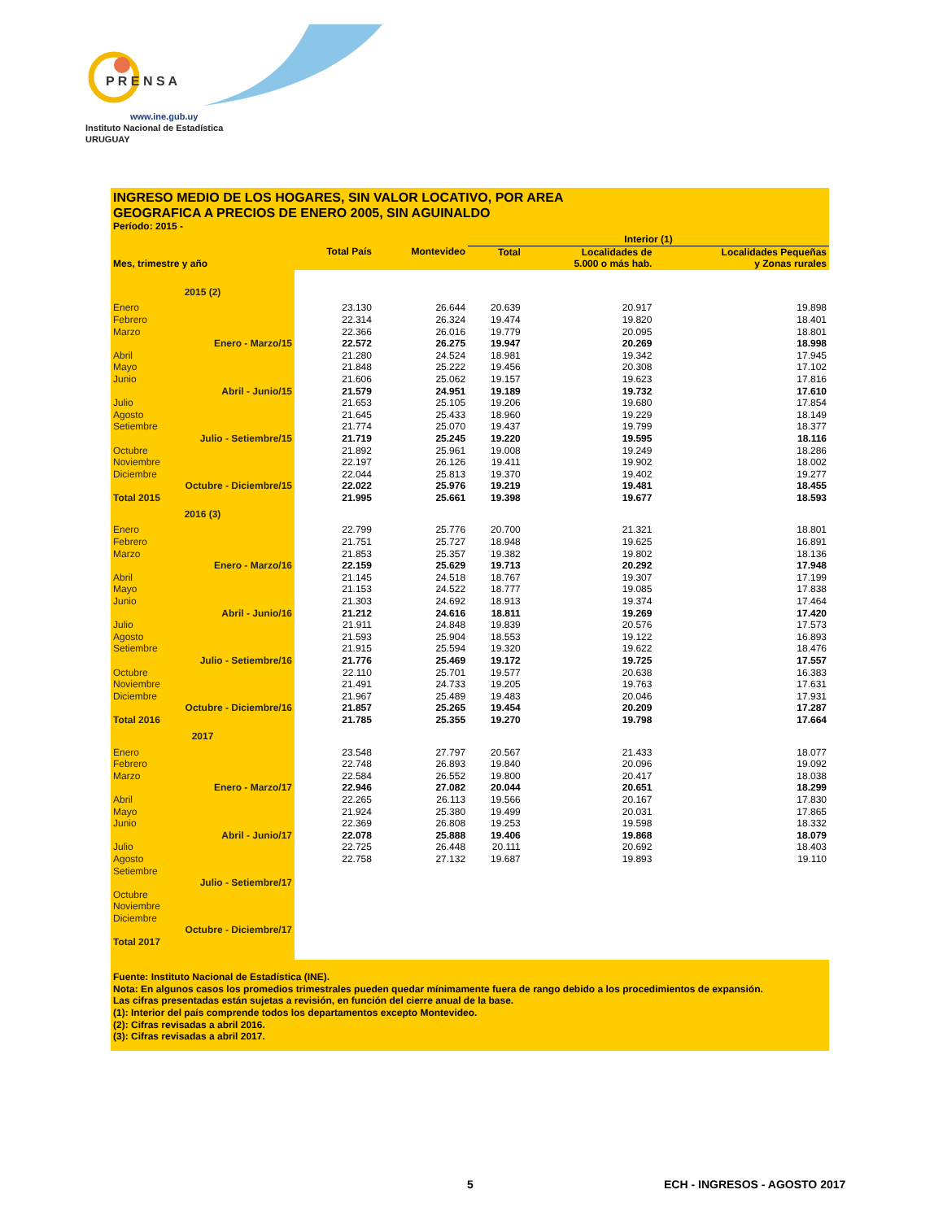P R E N S A
www.ine.gub.uy
Instituto Nacional de Estadística
URUGUAY
INGRESO MEDIO DE LOS HOGARES, SIN VALOR LOCATIVO, POR AREA
GEOGRAFICA A PRECIOS DE ENERO 2005, SIN AGUINALDO
Período: 2015 -
| | | | Interior (1) | | |
| --- | --- | --- | --- | --- | --- |
| Mes, trimestre y año | Total País | Montevideo | Total | Localidades de 5.000 o más hab. | Localidades Pequeñas y Zonas rurales |
| 2015 (2) | | | | | |
| Enero | 23.130 | 26.644 | 20.639 | 20.917 | 19.898 |
| Febrero | 22.314 | 26.324 | 19.474 | 19.820 | 18.401 |
| Marzo | 22.366 | 26.016 | 19.779 | 20.095 | 18.801 |
| Enero - Marzo/15 | 22.572 | 26.275 | 19.947 | 20.269 | 18.998 |
| Abril | 21.280 | 24.524 | 18.981 | 19.342 | 17.945 |
| Mayo | 21.848 | 25.222 | 19.456 | 20.308 | 17.102 |
| Junio | 21.606 | 25.062 | 19.157 | 19.623 | 17.816 |
| Abril - Junio/15 | 21.579 | 24.951 | 19.189 | 19.732 | 17.610 |
| Julio | 21.653 | 25.105 | 19.206 | 19.680 | 17.854 |
| Agosto | 21.645 | 25.433 | 18.960 | 19.229 | 18.149 |
| Setiembre | 21.774 | 25.070 | 19.437 | 19.799 | 18.377 |
| Julio - Setiembre/15 | 21.719 | 25.245 | 19.220 | 19.595 | 18.116 |
| Octubre | 21.892 | 25.961 | 19.008 | 19.249 | 18.286 |
| Noviembre | 22.197 | 26.126 | 19.411 | 19.902 | 18.002 |
| Diciembre | 22.044 | 25.813 | 19.370 | 19.402 | 19.277 |
| Octubre - Diciembre/15 | 22.022 | 25.976 | 19.219 | 19.481 | 18.455 |
| Total 2015 | 21.995 | 25.661 | 19.398 | 19.677 | 18.593 |
| 2016 (3) | | | | | |
| Enero | 22.799 | 25.776 | 20.700 | 21.321 | 18.801 |
| Febrero | 21.751 | 25.727 | 18.948 | 19.625 | 16.891 |
| Marzo | 21.853 | 25.357 | 19.382 | 19.802 | 18.136 |
| Enero - Marzo/16 | 22.159 | 25.629 | 19.713 | 20.292 | 17.948 |
| Abril | 21.145 | 24.518 | 18.767 | 19.307 | 17.199 |
| Mayo | 21.153 | 24.522 | 18.777 | 19.085 | 17.838 |
| Junio | 21.303 | 24.692 | 18.913 | 19.374 | 17.464 |
| Abril - Junio/16 | 21.212 | 24.616 | 18.811 | 19.269 | 17.420 |
| Julio | 21.911 | 24.848 | 19.839 | 20.576 | 17.573 |
| Agosto | 21.593 | 25.904 | 18.553 | 19.122 | 16.893 |
| Setiembre | 21.915 | 25.594 | 19.320 | 19.622 | 18.476 |
| Julio - Setiembre/16 | 21.776 | 25.469 | 19.172 | 19.725 | 17.557 |
| Octubre | 22.110 | 25.701 | 19.577 | 20.638 | 16.383 |
| Noviembre | 21.491 | 24.733 | 19.205 | 19.763 | 17.631 |
| Diciembre | 21.967 | 25.489 | 19.483 | 20.046 | 17.931 |
| Octubre - Diciembre/16 | 21.857 | 25.265 | 19.454 | 20.209 | 17.287 |
| Total 2016 | 21.785 | 25.355 | 19.270 | 19.798 | 17.664 |
| 2017 | | | | | |
| Enero | 23.548 | 27.797 | 20.567 | 21.433 | 18.077 |
| Febrero | 22.748 | 26.893 | 19.840 | 20.096 | 19.092 |
| Marzo | 22.584 | 26.552 | 19.800 | 20.417 | 18.038 |
| Enero - Marzo/17 | 22.946 | 27.082 | 20.044 | 20.651 | 18.299 |
| Abril | 22.265 | 26.113 | 19.566 | 20.167 | 17.830 |
| Mayo | 21.924 | 25.380 | 19.499 | 20.031 | 17.865 |
| Junio | 22.369 | 26.808 | 19.253 | 19.598 | 18.332 |
| Abril - Junio/17 | 22.078 | 25.888 | 19.406 | 19.868 | 18.079 |
| Julio | 22.725 | 26.448 | 20.111 | 20.692 | 18.403 |
| Agosto | 22.758 | 27.132 | 19.687 | 19.893 | 19.110 |
| Setiembre | | | | | |
| Julio - Setiembre/17 | | | | | |
| Octubre | | | | | |
| Noviembre | | | | | |
| Diciembre | | | | | |
| Octubre - Diciembre/17 | | | | | |
| Total 2017 | | | | | |
Fuente: Instituto Nacional de Estadística (INE).
Nota: En algunos casos los promedios trimestrales pueden quedar mínimamente fuera de rango debido a los procedimientos de expansión.
Las cifras presentadas están sujetas a revisión, en función del cierre anual de la base.
(1): Interior del país comprende todos los departamentos excepto Montevideo.
(2): Cifras revisadas a abril 2016.
(3): Cifras revisadas a abril 2017.
5 ECH - INGRESOS - AGOSTO 2017